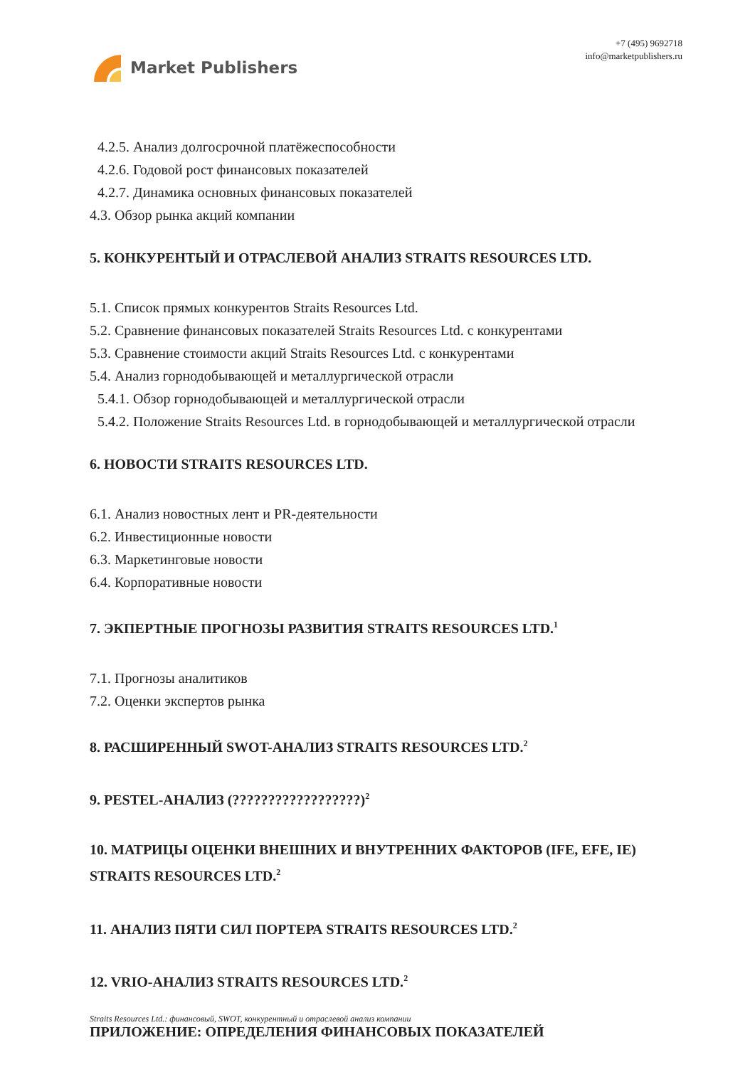Market Publishers
+7 (495) 9692718
info@marketpublishers.ru
4.2.5. Анализ долгосрочной платёжеспособности
4.2.6. Годовой рост финансовых показателей
4.2.7. Динамика основных финансовых показателей
4.3. Обзор рынка акций компании
5. КОНКУРЕНТЫЙ И ОТРАСЛЕВОЙ АНАЛИЗ STRAITS RESOURCES LTD.
5.1. Список прямых конкурентов Straits Resources Ltd.
5.2. Сравнение финансовых показателей Straits Resources Ltd. с конкурентами
5.3. Сравнение стоимости акций Straits Resources Ltd. с конкурентами
5.4. Анализ горнодобывающей и металлургической отрасли
5.4.1. Обзор горнодобывающей и металлургической отрасли
5.4.2. Положение Straits Resources Ltd. в горнодобывающей и металлургической отрасли
6. НОВОСТИ STRAITS RESOURCES LTD.
6.1. Анализ новостных лент и PR-деятельности
6.2. Инвестиционные новости
6.3. Маркетинговые новости
6.4. Корпоративные новости
7. ЭКПЕРТНЫЕ ПРОГНОЗЫ РАЗВИТИЯ STRAITS RESOURCES LTD.<sup>1</sup>
7.1. Прогнозы аналитиков
7.2. Оценки экспертов рынка
8. РАСШИРЕННЫЙ SWOT-АНАЛИЗ STRAITS RESOURCES LTD.<sup>2</sup>
9. PESTEL-АНАЛИЗ (??????????????????)<sup>2</sup>
10. МАТРИЦЫ ОЦЕНКИ ВНЕШНИХ И ВНУТРЕННИХ ФАКТОРОВ (IFE, EFE, IE) STRAITS RESOURCES LTD.<sup>2</sup>
11. АНАЛИЗ ПЯТИ СИЛ ПОРТЕРА STRAITS RESOURCES LTD.<sup>2</sup>
12. VRIO-АНАЛИЗ STRAITS RESOURCES LTD.<sup>2</sup>
ПРИЛОЖЕНИЕ: ОПРЕДЕЛЕНИЯ ФИНАНСОВЫХ ПОКАЗАТЕЛЕЙ
Straits Resources Ltd.: финансовый, SWOT, конкурентный и отраслевой анализ компании